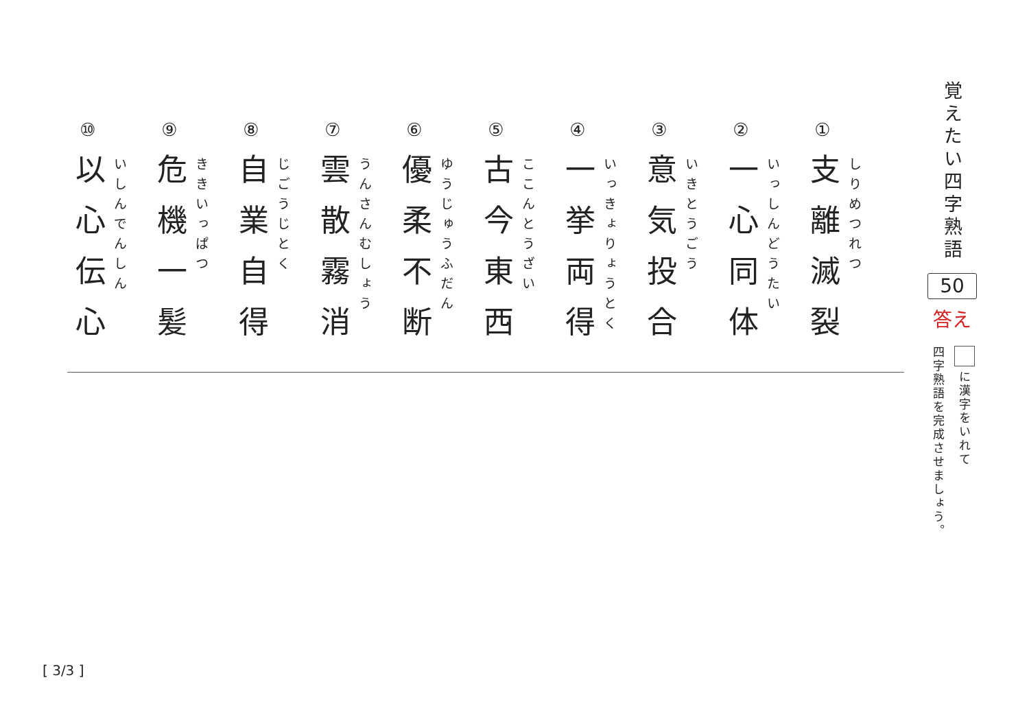覚えたい四字熟語
50
答え
に漢字をいれて
四字熟語を完成させましょう。
①
支離滅裂
しりめつれつ
②
一心同体
いっしんどうたい
③
意気投合
いきとうごう
④
一挙両得
いっきょりょうとく
⑤
古今東西
ここんとうざい
⑥
優柔不断
ゆうじゅうふだん
⑦
雲散霧消
うんさんむしょう
⑧
自業自得
じごうじとく
⑨
危機一髪
ききいっぱつ
⑩
以心伝心
いしんでんしん
[ 3/3 ]